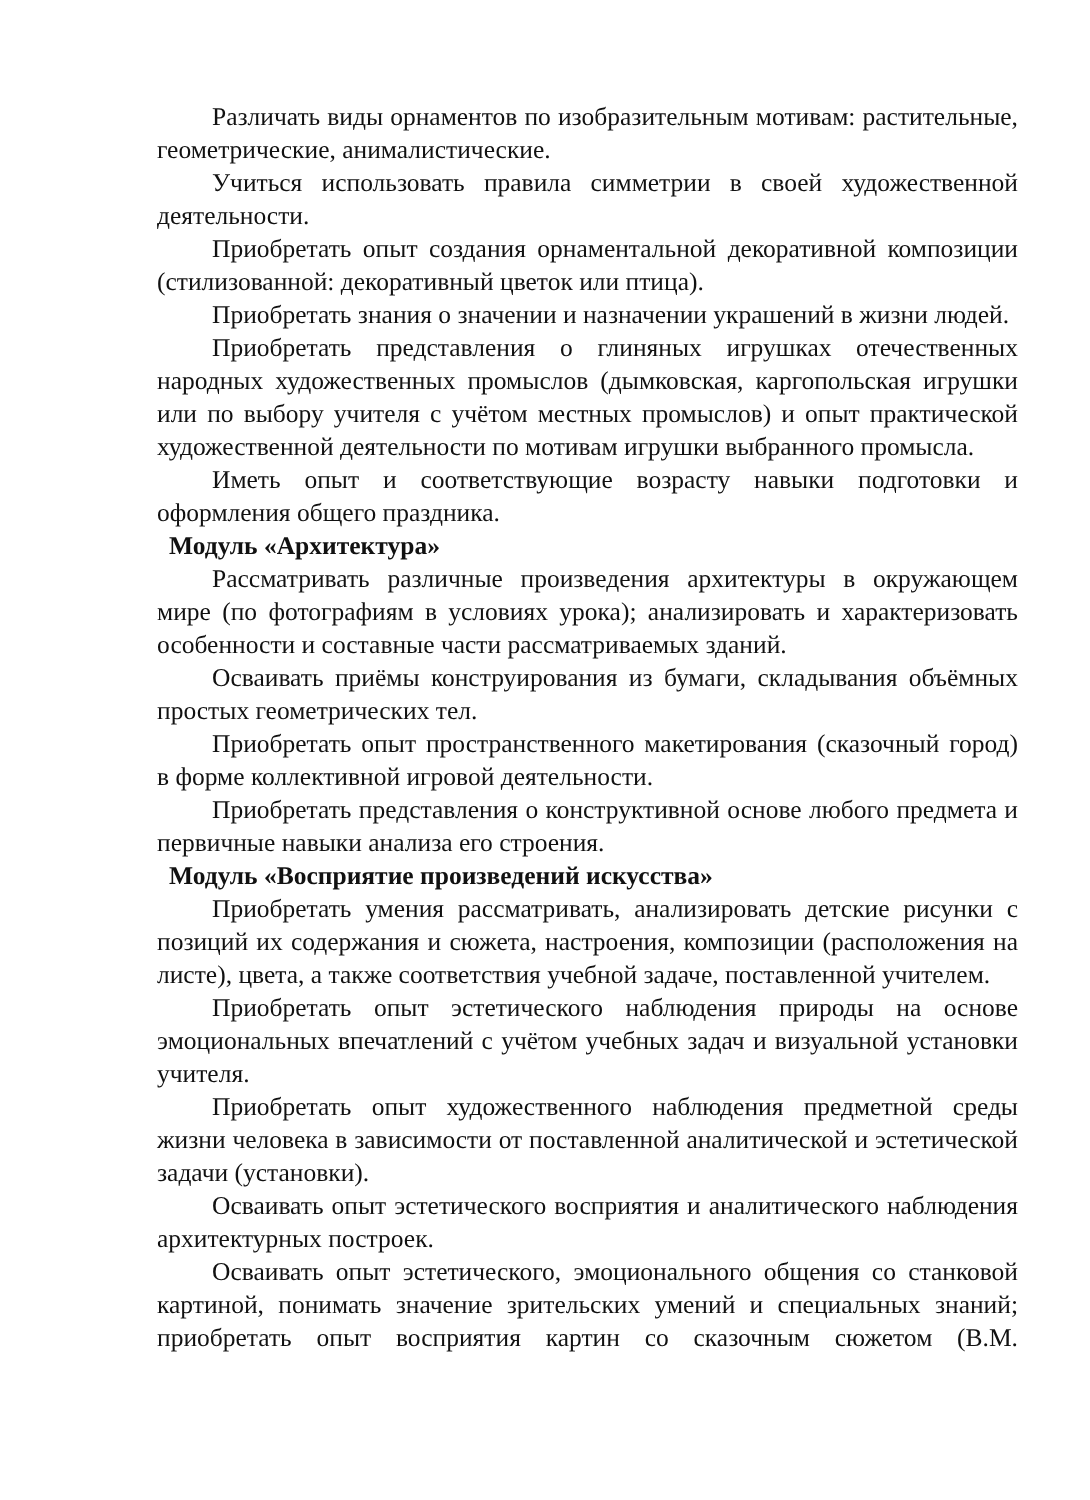Различать виды орнаментов по изобразительным мотивам: растительные, геометрические, анималистические.
Учиться использовать правила симметрии в своей художественной деятельности.
Приобретать опыт создания орнаментальной декоративной композиции (стилизованной: декоративный цветок или птица).
Приобретать знания о значении и назначении украшений в жизни людей.
Приобретать представления о глиняных игрушках отечественных народных художественных промыслов (дымковская, каргопольская игрушки или по выбору учителя с учётом местных промыслов) и опыт практической художественной деятельности по мотивам игрушки выбранного промысла.
Иметь опыт и соответствующие возрасту навыки подготовки и оформления общего праздника.
Модуль «Архитектура»
Рассматривать различные произведения архитектуры в окружающем мире (по фотографиям в условиях урока); анализировать и характеризовать особенности и составные части рассматриваемых зданий.
Осваивать приёмы конструирования из бумаги, складывания объёмных простых геометрических тел.
Приобретать опыт пространственного макетирования (сказочный город) в форме коллективной игровой деятельности.
Приобретать представления о конструктивной основе любого предмета и первичные навыки анализа его строения.
Модуль «Восприятие произведений искусства»
Приобретать умения рассматривать, анализировать детские рисунки с позиций их содержания и сюжета, настроения, композиции (расположения на листе), цвета, а также соответствия учебной задаче, поставленной учителем.
Приобретать опыт эстетического наблюдения природы на основе эмоциональных впечатлений с учётом учебных задач и визуальной установки учителя.
Приобретать опыт художественного наблюдения предметной среды жизни человека в зависимости от поставленной аналитической и эстетической задачи (установки).
Осваивать опыт эстетического восприятия и аналитического наблюдения архитектурных построек.
Осваивать опыт эстетического, эмоционального общения со станковой картиной, понимать значение зрительских умений и специальных знаний; приобретать опыт восприятия картин со сказочным сюжетом (В.М.